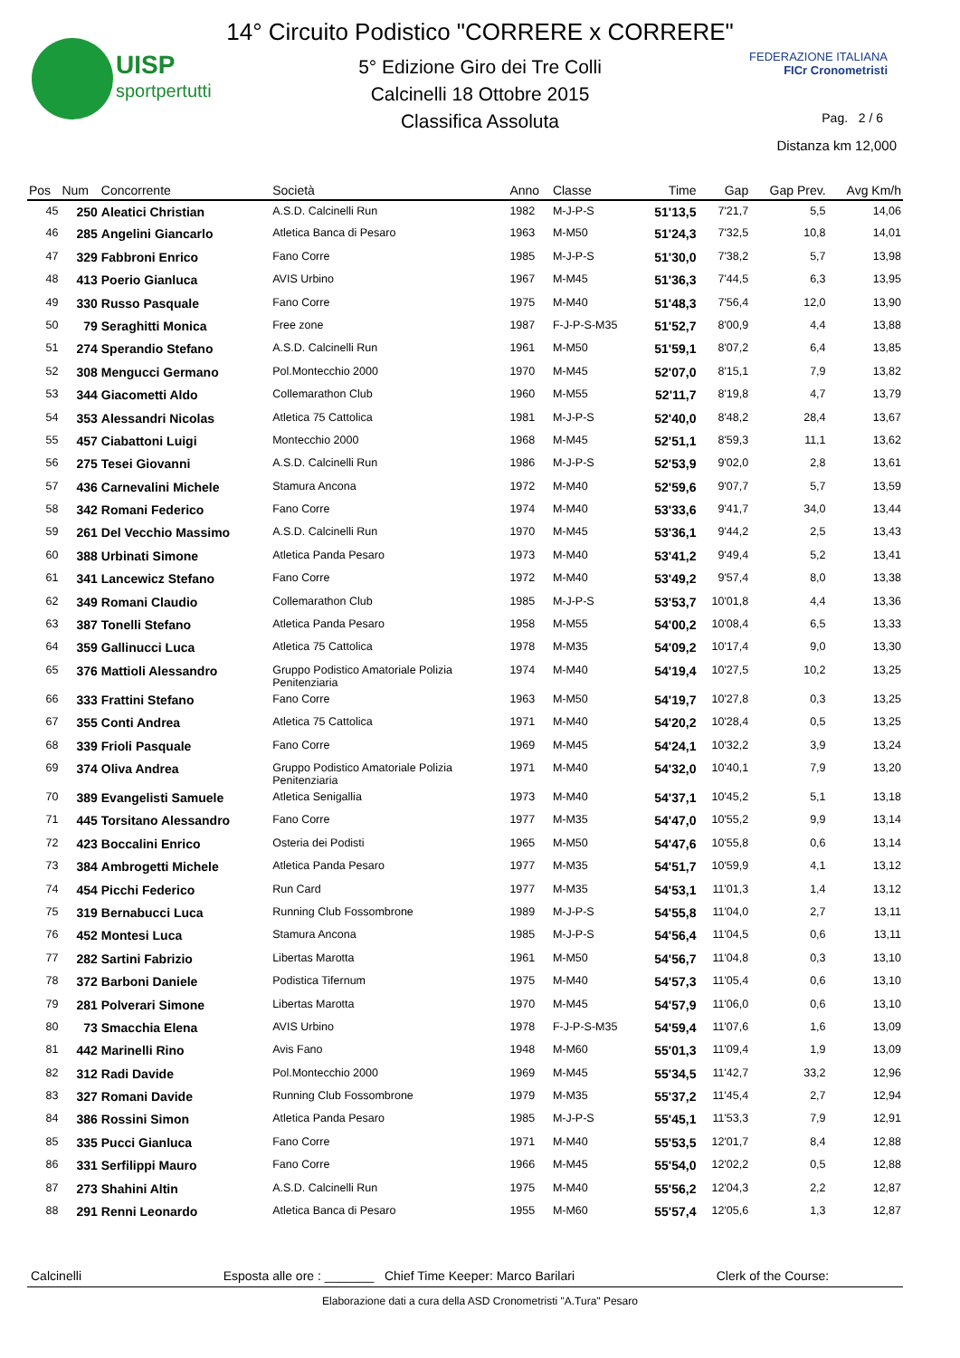UISP
sportpertutti
FEDERAZIONE ITALIANA
FICr Cronometristi
14° Circuito Podistico "CORRERE x CORRERE"
5° Edizione Giro dei Tre Colli
Calcinelli 18 Ottobre 2015
Classifica Assoluta
Pag. 2 / 6
Distanza km 12,000
| Pos | Num | Concorrente | Società | Anno | Classe | Time | Gap | Gap Prev. | Avg Km/h |
| --- | --- | --- | --- | --- | --- | --- | --- | --- | --- |
| 45 | 250 | Aleatici Christian | A.S.D. Calcinelli Run | 1982 | M-J-P-S | 51'13,5 | 7'21,7 | 5,5 | 14,06 |
| 46 | 285 | Angelini Giancarlo | Atletica Banca di Pesaro | 1963 | M-M50 | 51'24,3 | 7'32,5 | 10,8 | 14,01 |
| 47 | 329 | Fabbroni Enrico | Fano Corre | 1985 | M-J-P-S | 51'30,0 | 7'38,2 | 5,7 | 13,98 |
| 48 | 413 | Poerio Gianluca | AVIS Urbino | 1967 | M-M45 | 51'36,3 | 7'44,5 | 6,3 | 13,95 |
| 49 | 330 | Russo Pasquale | Fano Corre | 1975 | M-M40 | 51'48,3 | 7'56,4 | 12,0 | 13,90 |
| 50 | 79 | Seraghitti Monica | Free zone | 1987 | F-J-P-S-M35 | 51'52,7 | 8'00,9 | 4,4 | 13,88 |
| 51 | 274 | Sperandio Stefano | A.S.D. Calcinelli Run | 1961 | M-M50 | 51'59,1 | 8'07,2 | 6,4 | 13,85 |
| 52 | 308 | Mengucci Germano | Pol.Montecchio 2000 | 1970 | M-M45 | 52'07,0 | 8'15,1 | 7,9 | 13,82 |
| 53 | 344 | Giacometti Aldo | Collemarathon Club | 1960 | M-M55 | 52'11,7 | 8'19,8 | 4,7 | 13,79 |
| 54 | 353 | Alessandri Nicolas | Atletica 75 Cattolica | 1981 | M-J-P-S | 52'40,0 | 8'48,2 | 28,4 | 13,67 |
| 55 | 457 | Ciabattoni Luigi | Montecchio 2000 | 1968 | M-M45 | 52'51,1 | 8'59,3 | 11,1 | 13,62 |
| 56 | 275 | Tesei Giovanni | A.S.D. Calcinelli Run | 1986 | M-J-P-S | 52'53,9 | 9'02,0 | 2,8 | 13,61 |
| 57 | 436 | Carnevalini Michele | Stamura Ancona | 1972 | M-M40 | 52'59,6 | 9'07,7 | 5,7 | 13,59 |
| 58 | 342 | Romani Federico | Fano Corre | 1974 | M-M40 | 53'33,6 | 9'41,7 | 34,0 | 13,44 |
| 59 | 261 | Del Vecchio Massimo | A.S.D. Calcinelli Run | 1970 | M-M45 | 53'36,1 | 9'44,2 | 2,5 | 13,43 |
| 60 | 388 | Urbinati Simone | Atletica Panda Pesaro | 1973 | M-M40 | 53'41,2 | 9'49,4 | 5,2 | 13,41 |
| 61 | 341 | Lancewicz Stefano | Fano Corre | 1972 | M-M40 | 53'49,2 | 9'57,4 | 8,0 | 13,38 |
| 62 | 349 | Romani Claudio | Collemarathon Club | 1985 | M-J-P-S | 53'53,7 | 10'01,8 | 4,4 | 13,36 |
| 63 | 387 | Tonelli Stefano | Atletica Panda Pesaro | 1958 | M-M55 | 54'00,2 | 10'08,4 | 6,5 | 13,33 |
| 64 | 359 | Gallinucci Luca | Atletica 75 Cattolica | 1978 | M-M35 | 54'09,2 | 10'17,4 | 9,0 | 13,30 |
| 65 | 376 | Mattioli Alessandro | Gruppo Podistico Amatoriale Polizia Penitenziaria | 1974 | M-M40 | 54'19,4 | 10'27,5 | 10,2 | 13,25 |
| 66 | 333 | Frattini Stefano | Fano Corre | 1963 | M-M50 | 54'19,7 | 10'27,8 | 0,3 | 13,25 |
| 67 | 355 | Conti Andrea | Atletica 75 Cattolica | 1971 | M-M40 | 54'20,2 | 10'28,4 | 0,5 | 13,25 |
| 68 | 339 | Frioli Pasquale | Fano Corre | 1969 | M-M45 | 54'24,1 | 10'32,2 | 3,9 | 13,24 |
| 69 | 374 | Oliva Andrea | Gruppo Podistico Amatoriale Polizia Penitenziaria | 1971 | M-M40 | 54'32,0 | 10'40,1 | 7,9 | 13,20 |
| 70 | 389 | Evangelisti Samuele | Atletica Senigallia | 1973 | M-M40 | 54'37,1 | 10'45,2 | 5,1 | 13,18 |
| 71 | 445 | Torsitano Alessandro | Fano Corre | 1977 | M-M35 | 54'47,0 | 10'55,2 | 9,9 | 13,14 |
| 72 | 423 | Boccalini Enrico | Osteria dei Podisti | 1965 | M-M50 | 54'47,6 | 10'55,8 | 0,6 | 13,14 |
| 73 | 384 | Ambrogetti Michele | Atletica Panda Pesaro | 1977 | M-M35 | 54'51,7 | 10'59,9 | 4,1 | 13,12 |
| 74 | 454 | Picchi Federico | Run Card | 1977 | M-M35 | 54'53,1 | 11'01,3 | 1,4 | 13,12 |
| 75 | 319 | Bernabucci Luca | Running Club Fossombrone | 1989 | M-J-P-S | 54'55,8 | 11'04,0 | 2,7 | 13,11 |
| 76 | 452 | Montesi Luca | Stamura Ancona | 1985 | M-J-P-S | 54'56,4 | 11'04,5 | 0,6 | 13,11 |
| 77 | 282 | Sartini Fabrizio | Libertas Marotta | 1961 | M-M50 | 54'56,7 | 11'04,8 | 0,3 | 13,10 |
| 78 | 372 | Barboni Daniele | Podistica Tifernum | 1975 | M-M40 | 54'57,3 | 11'05,4 | 0,6 | 13,10 |
| 79 | 281 | Polverari Simone | Libertas Marotta | 1970 | M-M45 | 54'57,9 | 11'06,0 | 0,6 | 13,10 |
| 80 | 73 | Smacchia Elena | AVIS Urbino | 1978 | F-J-P-S-M35 | 54'59,4 | 11'07,6 | 1,6 | 13,09 |
| 81 | 442 | Marinelli Rino | Avis Fano | 1948 | M-M60 | 55'01,3 | 11'09,4 | 1,9 | 13,09 |
| 82 | 312 | Radi Davide | Pol.Montecchio 2000 | 1969 | M-M45 | 55'34,5 | 11'42,7 | 33,2 | 12,96 |
| 83 | 327 | Romani Davide | Running Club Fossombrone | 1979 | M-M35 | 55'37,2 | 11'45,4 | 2,7 | 12,94 |
| 84 | 386 | Rossini Simon | Atletica Panda Pesaro | 1985 | M-J-P-S | 55'45,1 | 11'53,3 | 7,9 | 12,91 |
| 85 | 335 | Pucci Gianluca | Fano Corre | 1971 | M-M40 | 55'53,5 | 12'01,7 | 8,4 | 12,88 |
| 86 | 331 | Serfilippi Mauro | Fano Corre | 1966 | M-M45 | 55'54,0 | 12'02,2 | 0,5 | 12,88 |
| 87 | 273 | Shahini Altin | A.S.D. Calcinelli Run | 1975 | M-M40 | 55'56,2 | 12'04,3 | 2,2 | 12,87 |
| 88 | 291 | Renni Leonardo | Atletica Banca di Pesaro | 1955 | M-M60 | 55'57,4 | 12'05,6 | 1,3 | 12,87 |
Calcinelli Esposta alle ore : _______ Chief Time Keeper: Marco Barilari Clerk of the Course:
Elaborazione dati a cura della ASD Cronometristi "A.Tura" Pesaro